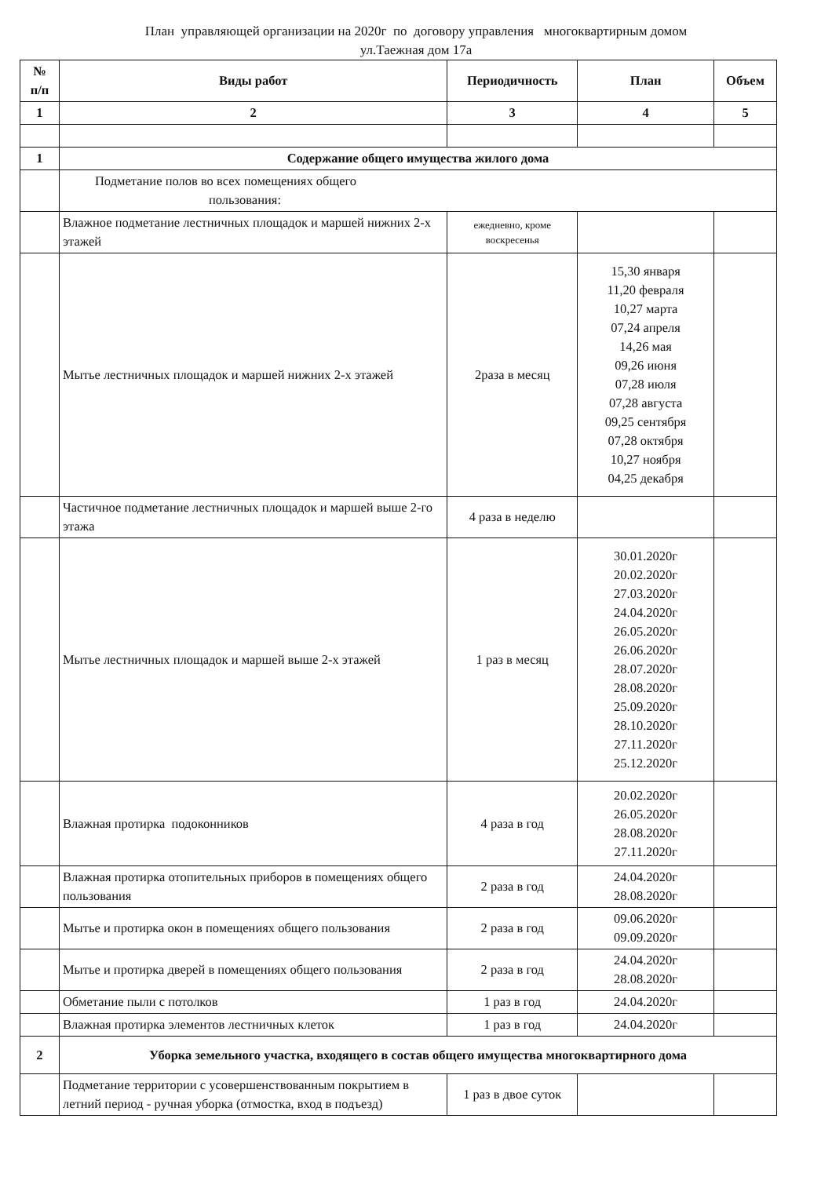План управляющей организации на 2020г по договору управления многоквартирным домом
ул.Таежная дом 17а
| № п/п | Виды работ | Периодичность | План | Объем |
| --- | --- | --- | --- | --- |
| 1 | 2 | 3 | 4 | 5 |
| 1 | Содержание общего имущества жилого дома | | | |
| | Подметание полов во всех помещениях общего пользования: | | | |
| | Влажное подметание лестничных площадок и маршей нижних 2-х этажей | ежедневно, кроме воскресенья | | |
| | Мытье лестничных площадок и маршей нижних 2-х этажей | 2раза в месяц | 15,30 января 11,20 февраля 10,27 марта 07,24 апреля 14,26 мая 09,26 июня 07,28 июля 07,28 августа 09,25 сентября 07,28 октября 10,27 ноября 04,25 декабря | |
| | Частичное подметание лестничных площадок и маршей выше 2-го этажа | 4 раза в неделю | | |
| | Мытье лестничных площадок и маршей выше 2-х этажей | 1 раз в месяц | 30.01.2020г 20.02.2020г 27.03.2020г 24.04.2020г 26.05.2020г 26.06.2020г 28.07.2020г 28.08.2020г 25.09.2020г 28.10.2020г 27.11.2020г 25.12.2020г | |
| | Влажная протирка подоконников | 4 раза в год | 20.02.2020г 26.05.2020г 28.08.2020г 27.11.2020г | |
| | Влажная протирка отопительных приборов в помещениях общего пользования | 2 раза в год | 24.04.2020г 28.08.2020г | |
| | Мытье и протирка окон в помещениях общего пользования | 2 раза в год | 09.06.2020г 09.09.2020г | |
| | Мытье и протирка дверей в помещениях общего пользования | 2 раза в год | 24.04.2020г 28.08.2020г | |
| | Обметание пыли с потолков | 1 раз в год | 24.04.2020г | |
| | Влажная протирка элементов лестничных клеток | 1 раз в год | 24.04.2020г | |
| 2 | Уборка земельного участка, входящего в состав общего имущества многоквартирного дома | | | |
| | Подметание территории с усовершенствованным покрытием в летний период - ручная уборка (отмостка, вход в подъезд) | 1 раз в двое суток | | |